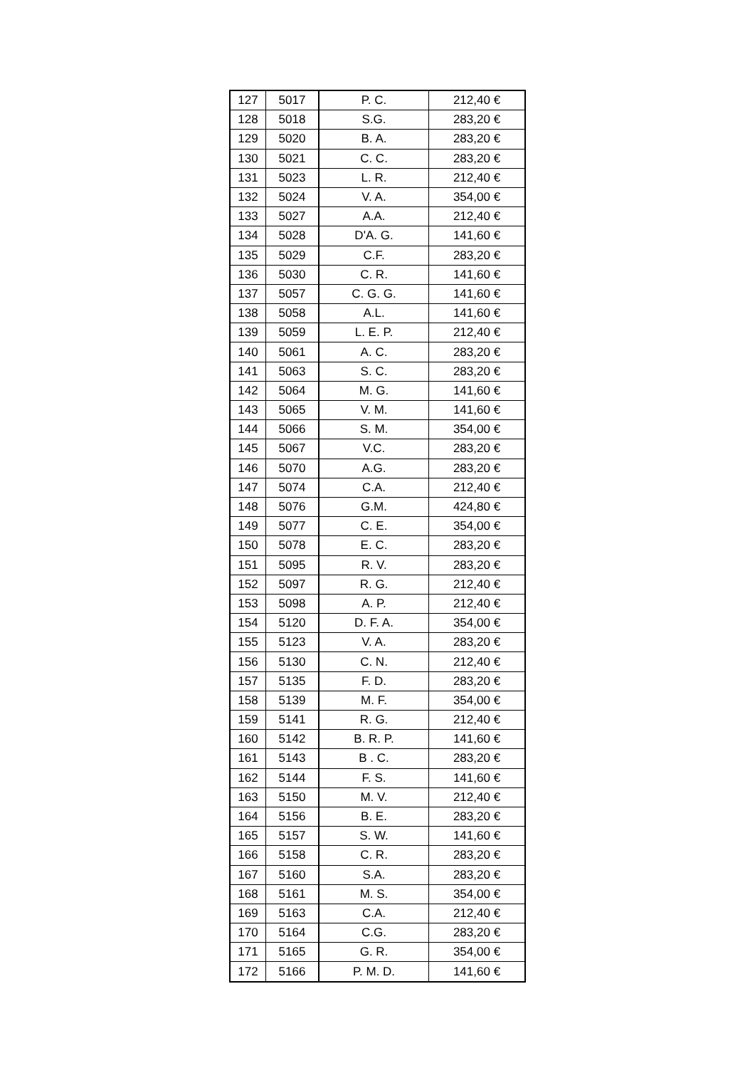| 127 | 5017 | P. C. | 212,40 € |
| 128 | 5018 | S.G. | 283,20 € |
| 129 | 5020 | B. A. | 283,20 € |
| 130 | 5021 | C. C. | 283,20 € |
| 131 | 5023 | L. R. | 212,40 € |
| 132 | 5024 | V. A. | 354,00 € |
| 133 | 5027 | A.A. | 212,40 € |
| 134 | 5028 | D'A. G. | 141,60 € |
| 135 | 5029 | C.F. | 283,20 € |
| 136 | 5030 | C. R. | 141,60 € |
| 137 | 5057 | C. G. G. | 141,60 € |
| 138 | 5058 | A.L. | 141,60 € |
| 139 | 5059 | L. E. P. | 212,40 € |
| 140 | 5061 | A. C. | 283,20 € |
| 141 | 5063 | S. C. | 283,20 € |
| 142 | 5064 | M. G. | 141,60 € |
| 143 | 5065 | V. M. | 141,60 € |
| 144 | 5066 | S. M. | 354,00 € |
| 145 | 5067 | V.C. | 283,20 € |
| 146 | 5070 | A.G. | 283,20 € |
| 147 | 5074 | C.A. | 212,40 € |
| 148 | 5076 | G.M. | 424,80 € |
| 149 | 5077 | C. E. | 354,00 € |
| 150 | 5078 | E. C. | 283,20 € |
| 151 | 5095 | R. V. | 283,20 € |
| 152 | 5097 | R. G. | 212,40 € |
| 153 | 5098 | A. P. | 212,40 € |
| 154 | 5120 | D. F. A. | 354,00 € |
| 155 | 5123 | V. A. | 283,20 € |
| 156 | 5130 | C. N. | 212,40 € |
| 157 | 5135 | F. D. | 283,20 € |
| 158 | 5139 | M. F. | 354,00 € |
| 159 | 5141 | R. G. | 212,40 € |
| 160 | 5142 | B. R. P. | 141,60 € |
| 161 | 5143 | B . C. | 283,20 € |
| 162 | 5144 | F. S. | 141,60 € |
| 163 | 5150 | M. V. | 212,40 € |
| 164 | 5156 | B. E. | 283,20 € |
| 165 | 5157 | S. W. | 141,60 € |
| 166 | 5158 | C. R. | 283,20 € |
| 167 | 5160 | S.A. | 283,20 € |
| 168 | 5161 | M. S. | 354,00 € |
| 169 | 5163 | C.A. | 212,40 € |
| 170 | 5164 | C.G. | 283,20 € |
| 171 | 5165 | G. R. | 354,00 € |
| 172 | 5166 | P. M. D. | 141,60 € |